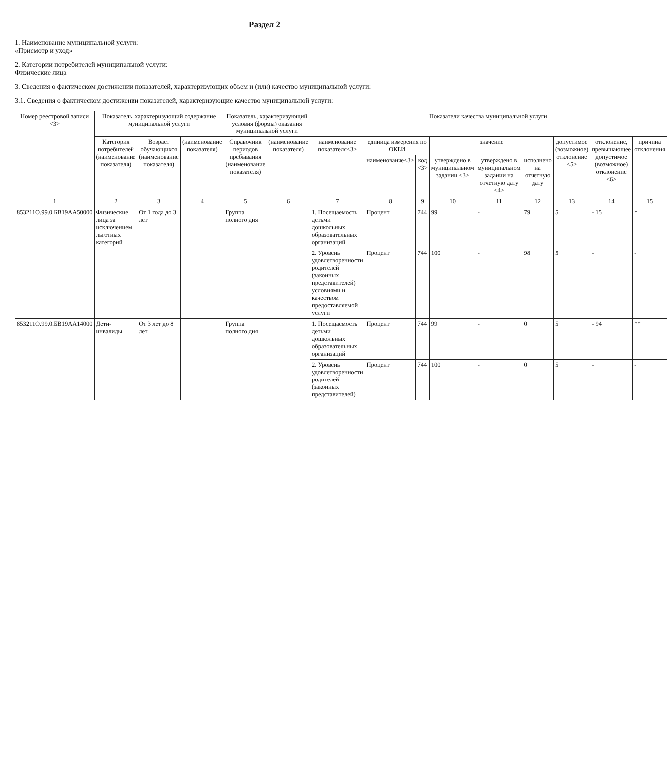Раздел 2
1. Наименование муниципальной услуги:
«Присмотр и уход»
2. Категории потребителей муниципальной услуги:
Физические лица
3. Сведения о фактическом достижении показателей, характеризующих объем и (или) качество муниципальной услуги:
3.1. Сведения о фактическом достижении показателей, характеризующие качество муниципальной услуги:
| Номер реестровой записи <3> | Показатель, характеризующий содержание муниципальной услуги | | | Показатель, характеризующий условия (формы) оказания муниципальной услуги | | Показатели качества муниципальной услуги | | | | | | | | |
| --- | --- | --- | --- | --- | --- | --- | --- | --- | --- | --- | --- | --- | --- | --- |
| | Категория потребителей (наименование показателя) | Возраст обучающихся (наименование показателя) | (наименование показателя) | Справочник периодов пребывания (наименование показателя) | (наименование показателя) | наименование показателя<3> | единица измерения по ОКЕИ | | значение | | | допустимое (возможное) отклонение <5> | отклонение, превышающее допустимое (возможное) отклонение <6> | причина отклонения |
| | | | | | | | наименование<3> | код <3> | утверждено в муниципальном задании <3> | утверждено в муниципальном задании на отчетную дату <4> | исполнено на отчетную дату | | | |
| 1 | 2 | 3 | 4 | 5 | 6 | 7 | 8 | 9 | 10 | 11 | 12 | 13 | 14 | 15 |
| 853211О.99.0.БВ19АА50000 | Физические лица за исключением льготных категорий | От 1 года до 3 лет | | Группа полного дня | | 1. Посещаемость детьми дошкольных образовательных организаций | Процент | 744 | 99 | - | 79 | 5 | - 15 | * |
| | | | | | | 2. Уровень удовлетворенности родителей (законных представителей) условиями и качеством предоставляемой услуги | Процент | 744 | 100 | - | 98 | 5 | - | - |
| 853211О.99.0.БВ19АА14000 | Дети-инвалиды | От 3 лет до 8 лет | | Группа полного дня | | 1. Посещаемость детьми дошкольных образовательных организаций | Процент | 744 | 99 | - | 0 | 5 | - 94 | ** |
| | | | | | | 2. Уровень удовлетворенности родителей (законных представителей) | Процент | 744 | 100 | - | 0 | 5 | - | - |